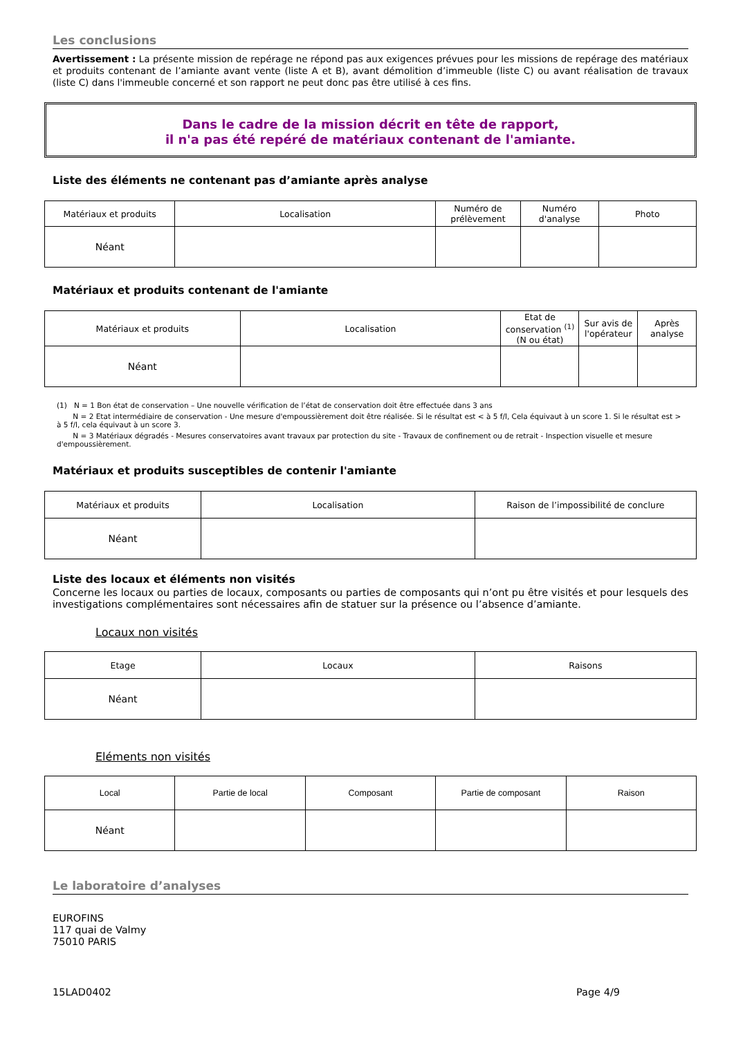Les conclusions
Avertissement : La présente mission de repérage ne répond pas aux exigences prévues pour les missions de repérage des matériaux et produits contenant de l’amiante avant vente (liste A et B), avant démolition d’immeuble (liste C) ou avant réalisation de travaux (liste C) dans l'immeuble concerné et son rapport ne peut donc pas être utilisé à ces fins.
Dans le cadre de la mission décrit en tête de rapport,
il n'a pas été repéré de matériaux contenant de l'amiante.
Liste des éléments ne contenant pas d’amiante après analyse
| Matériaux et produits | Localisation | Numéro de prélèvement | Numéro d'analyse | Photo |
| --- | --- | --- | --- | --- |
| Néant | | | | |
Matériaux et produits contenant de l'amiante
| Matériaux et produits | Localisation | Etat de conservation <sup>(1)</sup> (N ou état) | Sur avis de l'opérateur | Après analyse |
| --- | --- | --- | --- | --- |
| Néant | | | | |
(1) N = 1 Bon état de conservation – Une nouvelle vérification de l’état de conservation doit être effectuée dans 3 ans
N = 2 Etat intermédiaire de conservation - Une mesure d'empoussièrement doit être réalisée. Si le résultat est < à 5 f/l, Cela équivaut à un score 1. Si le résultat est > à 5 f/l, cela équivaut à un score 3.
N = 3 Matériaux dégradés - Mesures conservatoires avant travaux par protection du site - Travaux de confinement ou de retrait - Inspection visuelle et mesure d'empoussièrement.
Matériaux et produits susceptibles de contenir l'amiante
| Matériaux et produits | Localisation | Raison de l’impossibilité de conclure |
| --- | --- | --- |
| Néant | | |
Liste des locaux et éléments non visités
Concerne les locaux ou parties de locaux, composants ou parties de composants qui n’ont pu être visités et pour lesquels des investigations complémentaires sont nécessaires afin de statuer sur la présence ou l’absence d’amiante.
Locaux non visités
| Etage | Locaux | Raisons |
| --- | --- | --- |
| Néant | | |
Eléments non visités
| Local | Partie de local | Composant | Partie de composant | Raison |
| --- | --- | --- | --- | --- |
| Néant | | | | |
Le laboratoire d’analyses
EUROFINS
117 quai de Valmy
75010 PARIS
15LAD0402 Page 4/9